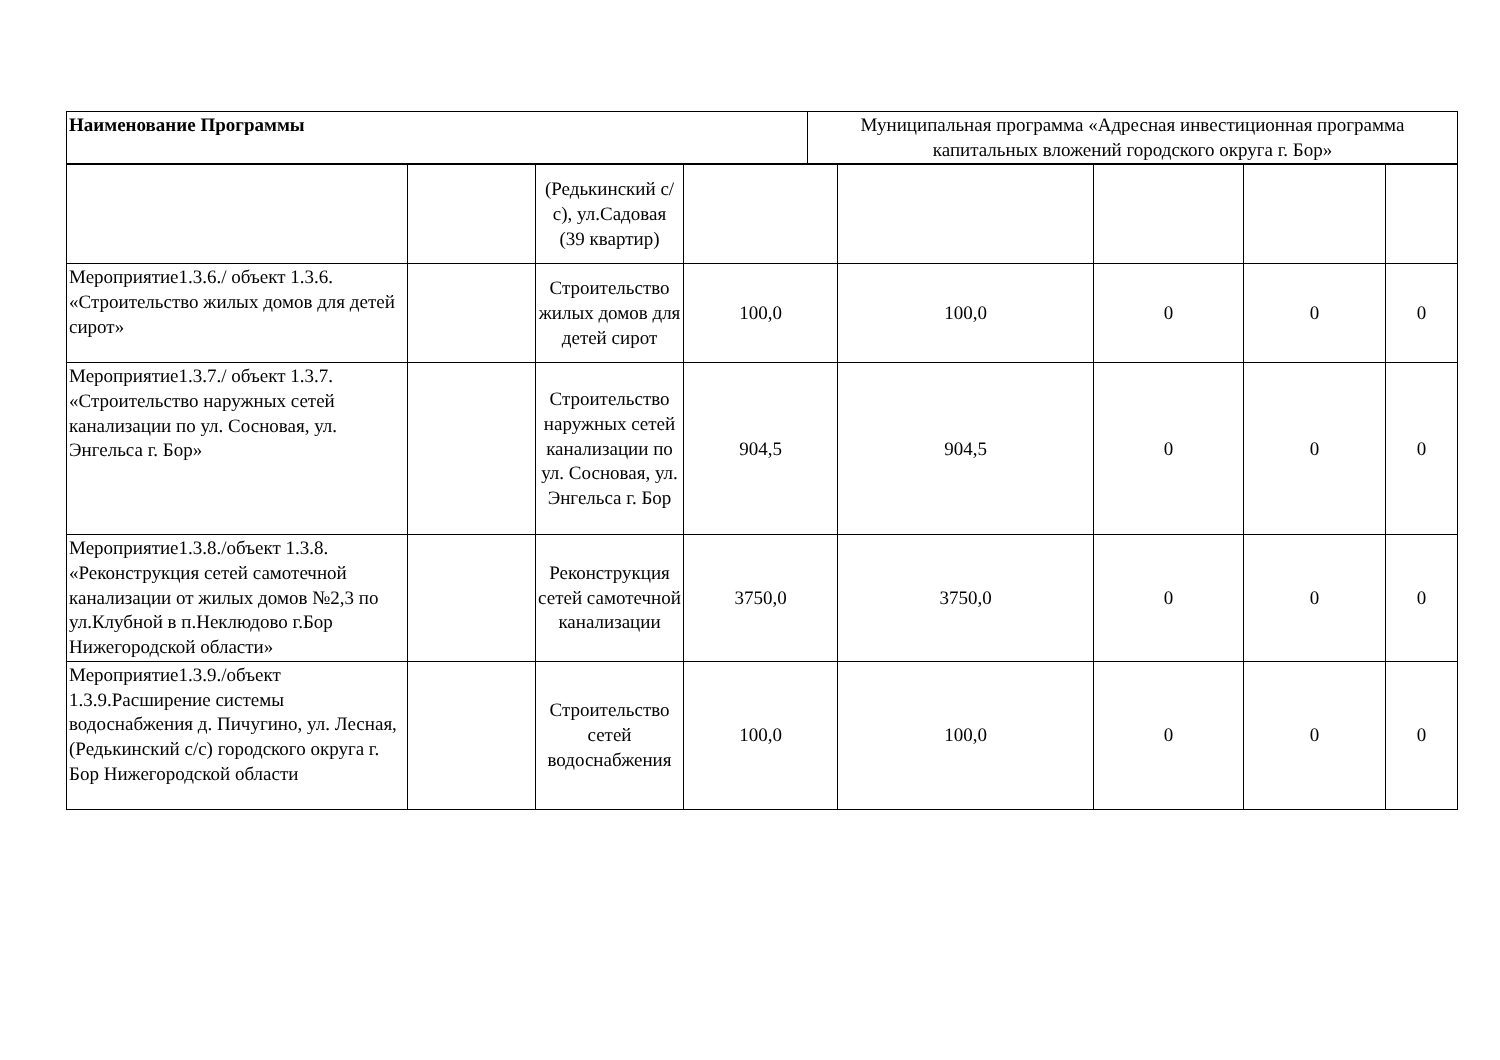| Наименование Программы | Муниципальная программа «Адресная инвестиционная программа капитальных вложений городского округа г. Бор» |
| | | (Редькинский с/с), ул.Садовая (39 квартир) | | | | | |
| Мероприятие1.3.6./ объект 1.3.6. «Строительство жилых домов для детей сирот» | | Строительство жилых домов для детей сирот | 100,0 | 100,0 | 0 | 0 | 0 |
| Мероприятие1.3.7./ объект 1.3.7. «Строительство наружных сетей канализации по ул. Сосновая, ул. Энгельса г. Бор» | | Строительство наружных сетей канализации по ул. Сосновая, ул. Энгельса г. Бор | 904,5 | 904,5 | 0 | 0 | 0 |
| Мероприятие1.3.8./объект 1.3.8. «Реконструкция сетей самотечной канализации от жилых домов №2,3 по ул.Клубной в п.Неклюдово г.Бор Нижегородской области» | | Реконструкция сетей самотечной канализации | 3750,0 | 3750,0 | 0 | 0 | 0 |
| Мероприятие1.3.9./объект 1.3.9.Расширение системы водоснабжения д. Пичугино, ул. Лесная, (Редькинский с/с) городского округа г. Бор Нижегородской области | | Строительство сетей водоснабжения | 100,0 | 100,0 | 0 | 0 | 0 |